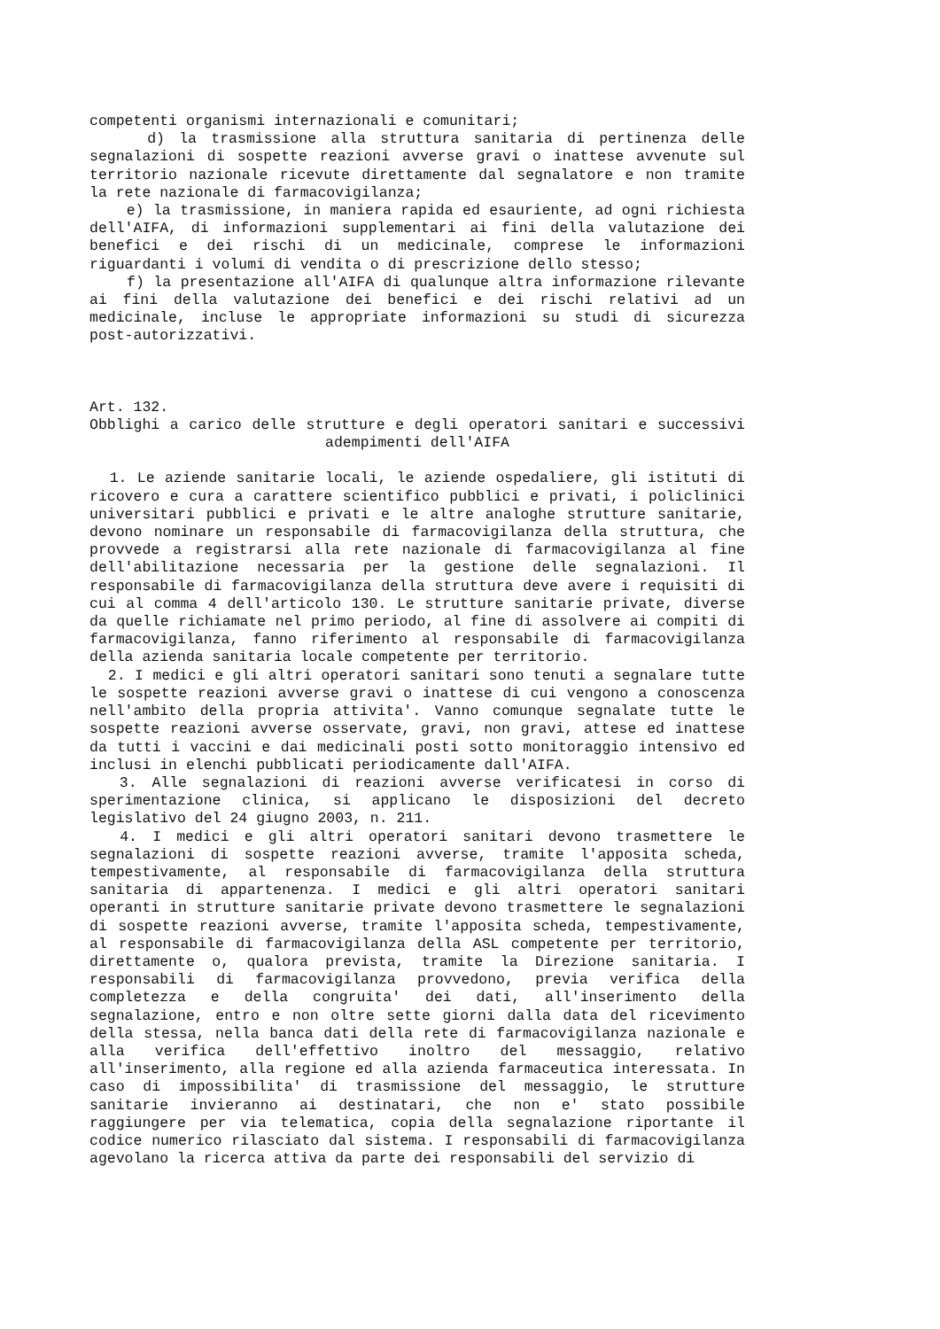competenti organismi internazionali e comunitari;
d) la trasmissione alla struttura sanitaria di pertinenza delle segnalazioni di sospette reazioni avverse gravi o inattese avvenute sul territorio nazionale ricevute direttamente dal segnalatore e non tramite la rete nazionale di farmacovigilanza;
e) la trasmissione, in maniera rapida ed esauriente, ad ogni richiesta dell'AIFA, di informazioni supplementari ai fini della valutazione dei benefici e dei rischi di un medicinale, comprese le informazioni riguardanti i volumi di vendita o di prescrizione dello stesso;
f) la presentazione all'AIFA di qualunque altra informazione rilevante ai fini della valutazione dei benefici e dei rischi relativi ad un medicinale, incluse le appropriate informazioni su studi di sicurezza post-autorizzativi.
Art. 132.
Obblighi a carico delle strutture e degli operatori sanitari e successivi adempimenti dell'AIFA
1. Le aziende sanitarie locali, le aziende ospedaliere, gli istituti di ricovero e cura a carattere scientifico pubblici e privati, i policlinici universitari pubblici e privati e le altre analoghe strutture sanitarie, devono nominare un responsabile di farmacovigilanza della struttura, che provvede a registrarsi alla rete nazionale di farmacovigilanza al fine dell'abilitazione necessaria per la gestione delle segnalazioni. Il responsabile di farmacovigilanza della struttura deve avere i requisiti di cui al comma 4 dell'articolo 130. Le strutture sanitarie private, diverse da quelle richiamate nel primo periodo, al fine di assolvere ai compiti di farmacovigilanza, fanno riferimento al responsabile di farmacovigilanza della azienda sanitaria locale competente per territorio.
2. I medici e gli altri operatori sanitari sono tenuti a segnalare tutte le sospette reazioni avverse gravi o inattese di cui vengono a conoscenza nell'ambito della propria attivita'. Vanno comunque segnalate tutte le sospette reazioni avverse osservate, gravi, non gravi, attese ed inattese da tutti i vaccini e dai medicinali posti sotto monitoraggio intensivo ed inclusi in elenchi pubblicati periodicamente dall'AIFA.
3. Alle segnalazioni di reazioni avverse verificatesi in corso di sperimentazione clinica, si applicano le disposizioni del decreto legislativo del 24 giugno 2003, n. 211.
4. I medici e gli altri operatori sanitari devono trasmettere le segnalazioni di sospette reazioni avverse, tramite l'apposita scheda, tempestivamente, al responsabile di farmacovigilanza della struttura sanitaria di appartenenza. I medici e gli altri operatori sanitari operanti in strutture sanitarie private devono trasmettere le segnalazioni di sospette reazioni avverse, tramite l'apposita scheda, tempestivamente, al responsabile di farmacovigilanza della ASL competente per territorio, direttamente o, qualora prevista, tramite la Direzione sanitaria. I responsabili di farmacovigilanza provvedono, previa verifica della completezza e della congruita' dei dati, all'inserimento della segnalazione, entro e non oltre sette giorni dalla data del ricevimento della stessa, nella banca dati della rete di farmacovigilanza nazionale e alla verifica dell'effettivo inoltro del messaggio, relativo all'inserimento, alla regione ed alla azienda farmaceutica interessata. In caso di impossibilita' di trasmissione del messaggio, le strutture sanitarie invieranno ai destinatari, che non e' stato possibile raggiungere per via telematica, copia della segnalazione riportante il codice numerico rilasciato dal sistema. I responsabili di farmacovigilanza agevolano la ricerca attiva da parte dei responsabili del servizio di